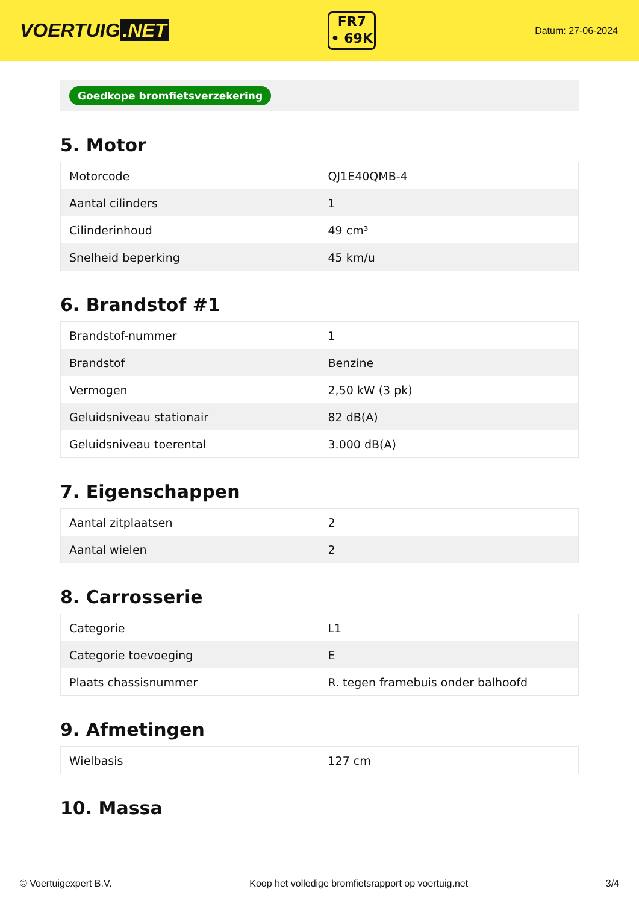VOERTUIG.NET
FR7
• 69K
Datum: 27-06-2024
Goedkope bromfietsverzekering
5. Motor
| Motorcode | QJ1E40QMB-4 |
| Aantal cilinders | 1 |
| Cilinderinhoud | 49 cm³ |
| Snelheid beperking | 45 km/u |
6. Brandstof #1
| Brandstof-nummer | 1 |
| Brandstof | Benzine |
| Vermogen | 2,50 kW (3 pk) |
| Geluidsniveau stationair | 82 dB(A) |
| Geluidsniveau toerental | 3.000 dB(A) |
7. Eigenschappen
| Aantal zitplaatsen | 2 |
| Aantal wielen | 2 |
8. Carrosserie
| Categorie | L1 |
| Categorie toevoeging | E |
| Plaats chassisnummer | R. tegen framebuis onder balhoofd |
9. Afmetingen
| Wielbasis | 127 cm |
10. Massa
© Voertuigexpert B.V. Koop het volledige bromfietsrapport op voertuig.net 3/4